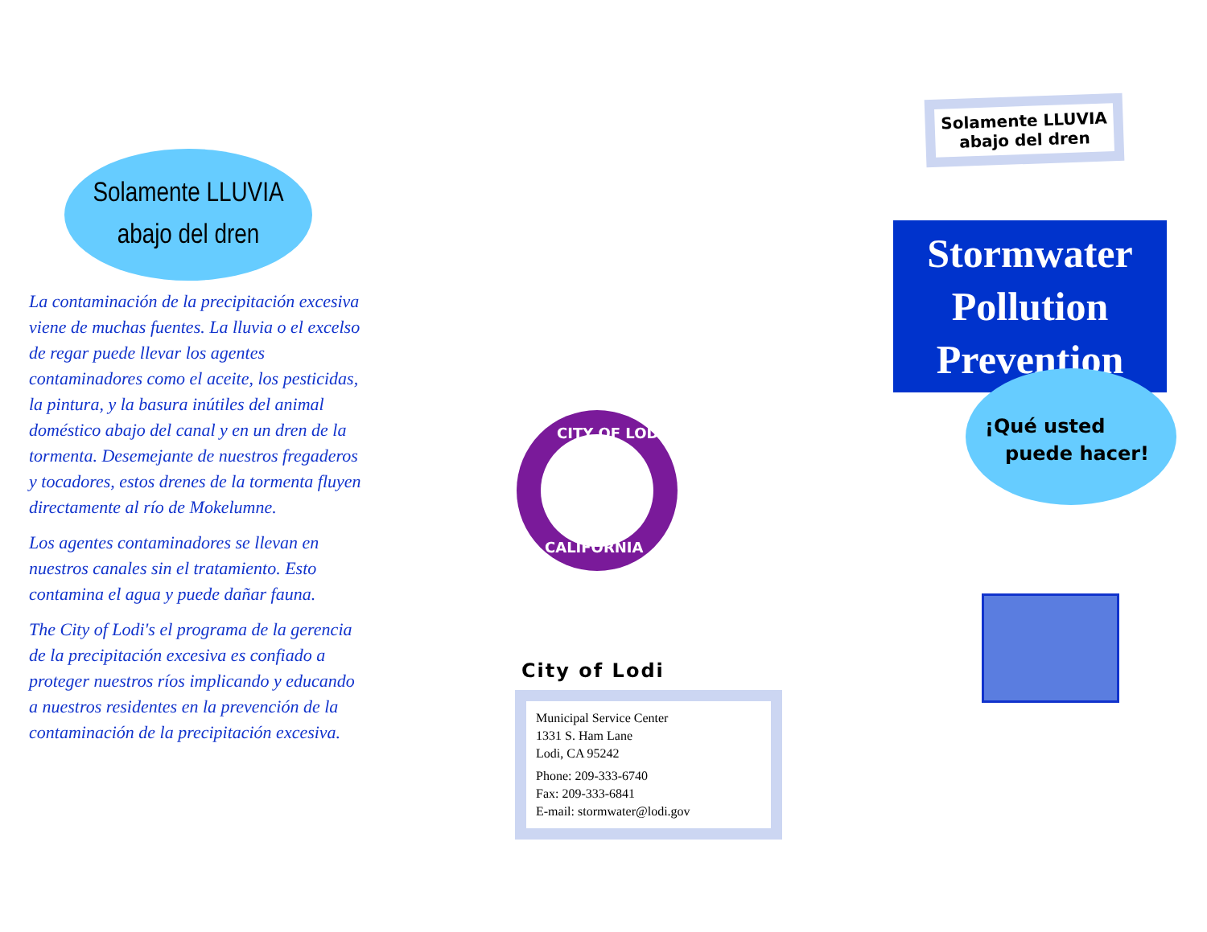Solamente LLUVIA
abajo del dren
La contaminación de la precipitación excesiva viene de muchas fuentes. La lluvia o el excelso de regar puede llevar los agentes contaminadores como el aceite, los pesticidas, la pintura, y la basura inútiles del animal doméstico abajo del canal y en un dren de la tormenta. Desemejante de nuestros fregaderos y tocadores, estos drenes de la tormenta fluyen directamente al río de Mokelumne.
Los agentes contaminadores se llevan en nuestros canales sin el tratamiento. Esto contamina el agua y puede dañar fauna.
The City of Lodi's el programa de la gerencia de la precipitación excesiva es confiado a proteger nuestros ríos implicando y educando a nuestros residentes en la prevención de la contaminación de la precipitación excesiva.
CITY OF LODI
CALIFORNIA
City of Lodi
Municipal Service Center
1331 S. Ham Lane
Lodi, CA 95242
Phone: 209-333-6740
Fax: 209-333-6841
E-mail: stormwater@lodi.gov
Solamente LLUVIA abajo del dren
Stormwater
Pollution
Prevention
¡Qué usted
puede hacer!